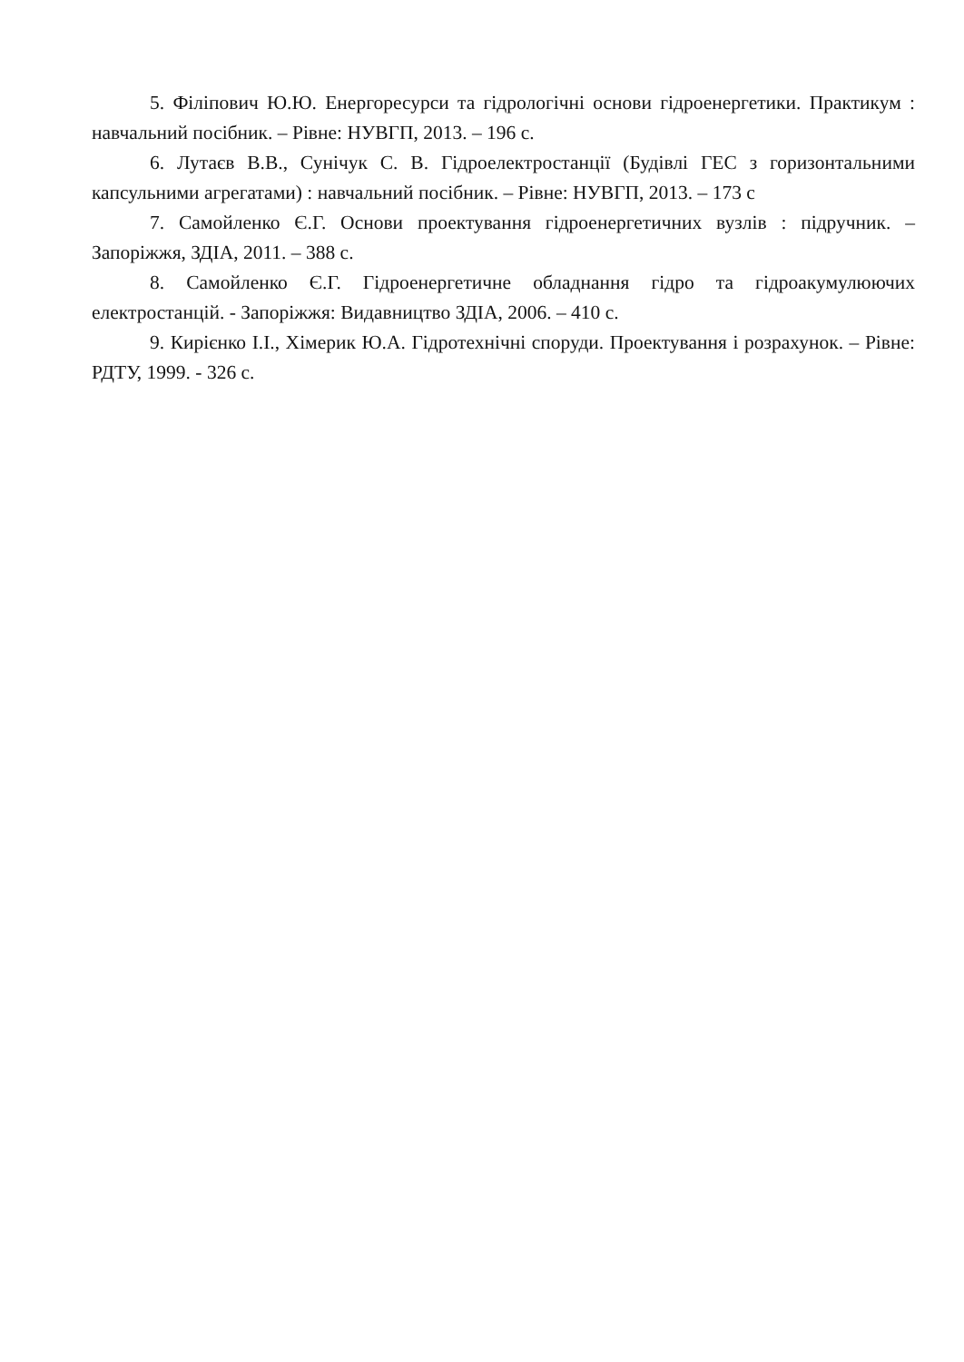5. Філіпович Ю.Ю. Енергоресурси та гідрологічні основи гідроенергетики. Практикум : навчальний посібник. – Рівне: НУВГП, 2013. – 196 с.
6. Лутаєв В.В., Сунічук С. В. Гідроелектростанції (Будівлі ГЕС з горизонтальними капсульними агрегатами) : навчальний посібник. – Рівне: НУВГП, 2013. – 173 с
7. Самойленко Є.Г. Основи проектування гідроенергетичних вузлів : підручник. – Запоріжжя, ЗДІА, 2011. – 388 с.
8. Самойленко Є.Г. Гідроенергетичне обладнання гідро та гідроакумулюючих електростанцій. - Запоріжжя: Видавництво ЗДІА, 2006. – 410 с.
9. Кирієнко І.І., Хімерик Ю.А. Гідротехнічні споруди. Проектування і розрахунок. – Рівне: РДТУ, 1999. - 326 с.